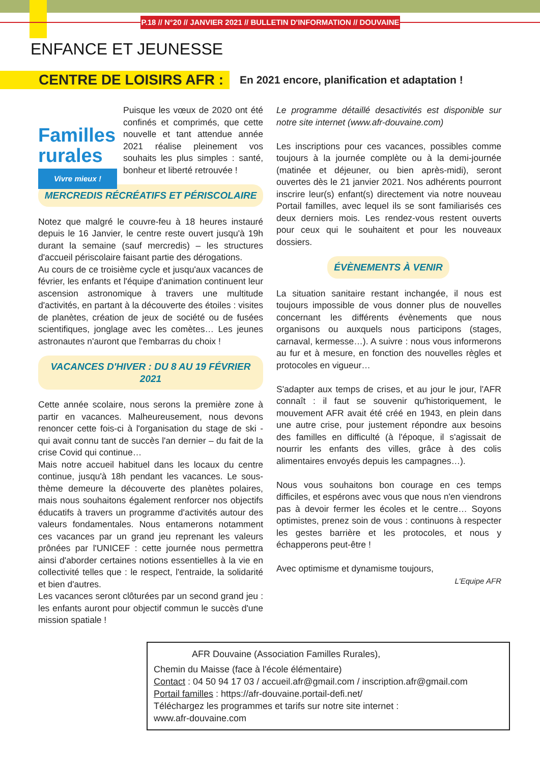P.18 // N°20 // JANVIER 2021 // BULLETIN D'INFORMATION // DOUVAINE
ENFANCE ET JEUNESSE
CENTRE DE LOISIRS AFR : En 2021 encore, planification et adaptation !
Familles
rurales
Vivre mieux !
Puisque les vœux de 2020 ont été confinés et comprimés, que cette nouvelle et tant attendue année 2021 réalise pleinement vos souhaits les plus simples : santé, bonheur et liberté retrouvée !
MERCREDIS RÉCRÉATIFS ET PÉRISCOLAIRE
Notez que malgré le couvre-feu à 18 heures instauré depuis le 16 Janvier, le centre reste ouvert jusqu'à 19h durant la semaine (sauf mercredis) – les structures d'accueil périscolaire faisant partie des dérogations.
Au cours de ce troisième cycle et jusqu'aux vacances de février, les enfants et l'équipe d'animation continuent leur ascension astronomique à travers une multitude d'activités, en partant à la découverte des étoiles : visites de planètes, création de jeux de société ou de fusées scientifiques, jonglage avec les comètes… Les jeunes astronautes n'auront que l'embarras du choix !
VACANCES D'HIVER : DU 8 AU 19 FÉVRIER 2021
Cette année scolaire, nous serons la première zone à partir en vacances. Malheureusement, nous devons renoncer cette fois-ci à l'organisation du stage de ski - qui avait connu tant de succès l'an dernier – du fait de la crise Covid qui continue…
Mais notre accueil habituel dans les locaux du centre continue, jusqu'à 18h pendant les vacances. Le sous-thème demeure la découverte des planètes polaires, mais nous souhaitons également renforcer nos objectifs éducatifs à travers un programme d'activités autour des valeurs fondamentales. Nous entamerons notamment ces vacances par un grand jeu reprenant les valeurs prônées par l'UNICEF : cette journée nous permettra ainsi d'aborder certaines notions essentielles à la vie en collectivité telles que : le respect, l'entraide, la solidarité et bien d'autres.
Les vacances seront clôturées par un second grand jeu : les enfants auront pour objectif commun le succès d'une mission spatiale !
Le programme détaillé desactivités est disponible sur notre site internet (www.afr-douvaine.com)
Les inscriptions pour ces vacances, possibles comme toujours à la journée complète ou à la demi-journée (matinée et déjeuner, ou bien après-midi), seront ouvertes dès le 21 janvier 2021. Nos adhérents pourront inscrire leur(s) enfant(s) directement via notre nouveau Portail familles, avec lequel ils se sont familiarisés ces deux derniers mois. Les rendez-vous restent ouverts pour ceux qui le souhaitent et pour les nouveaux dossiers.
ÉVÈNEMENTS À VENIR
La situation sanitaire restant inchangée, il nous est toujours impossible de vous donner plus de nouvelles concernant les différents évènements que nous organisons ou auxquels nous participons (stages, carnaval, kermesse…). A suivre : nous vous informerons au fur et à mesure, en fonction des nouvelles règles et protocoles en vigueur…
S'adapter aux temps de crises, et au jour le jour, l'AFR connaît : il faut se souvenir qu'historiquement, le mouvement AFR avait été créé en 1943, en plein dans une autre crise, pour justement répondre aux besoins des familles en difficulté (à l'époque, il s'agissait de nourrir les enfants des villes, grâce à des colis alimentaires envoyés depuis les campagnes…).
Nous vous souhaitons bon courage en ces temps difficiles, et espérons avec vous que nous n'en viendrons pas à devoir fermer les écoles et le centre… Soyons optimistes, prenez soin de vous : continuons à respecter les gestes barrière et les protocoles, et nous y échapperons peut-être !
Avec optimisme et dynamisme toujours,
L'Equipe AFR
AFR Douvaine (Association Familles Rurales),
Chemin du Maisse (face à l'école élémentaire)
Contact : 04 50 94 17 03 / accueil.afr@gmail.com / inscription.afr@gmail.com
Portail familles : https://afr-douvaine.portail-defi.net/
Téléchargez les programmes et tarifs sur notre site internet :
www.afr-douvaine.com